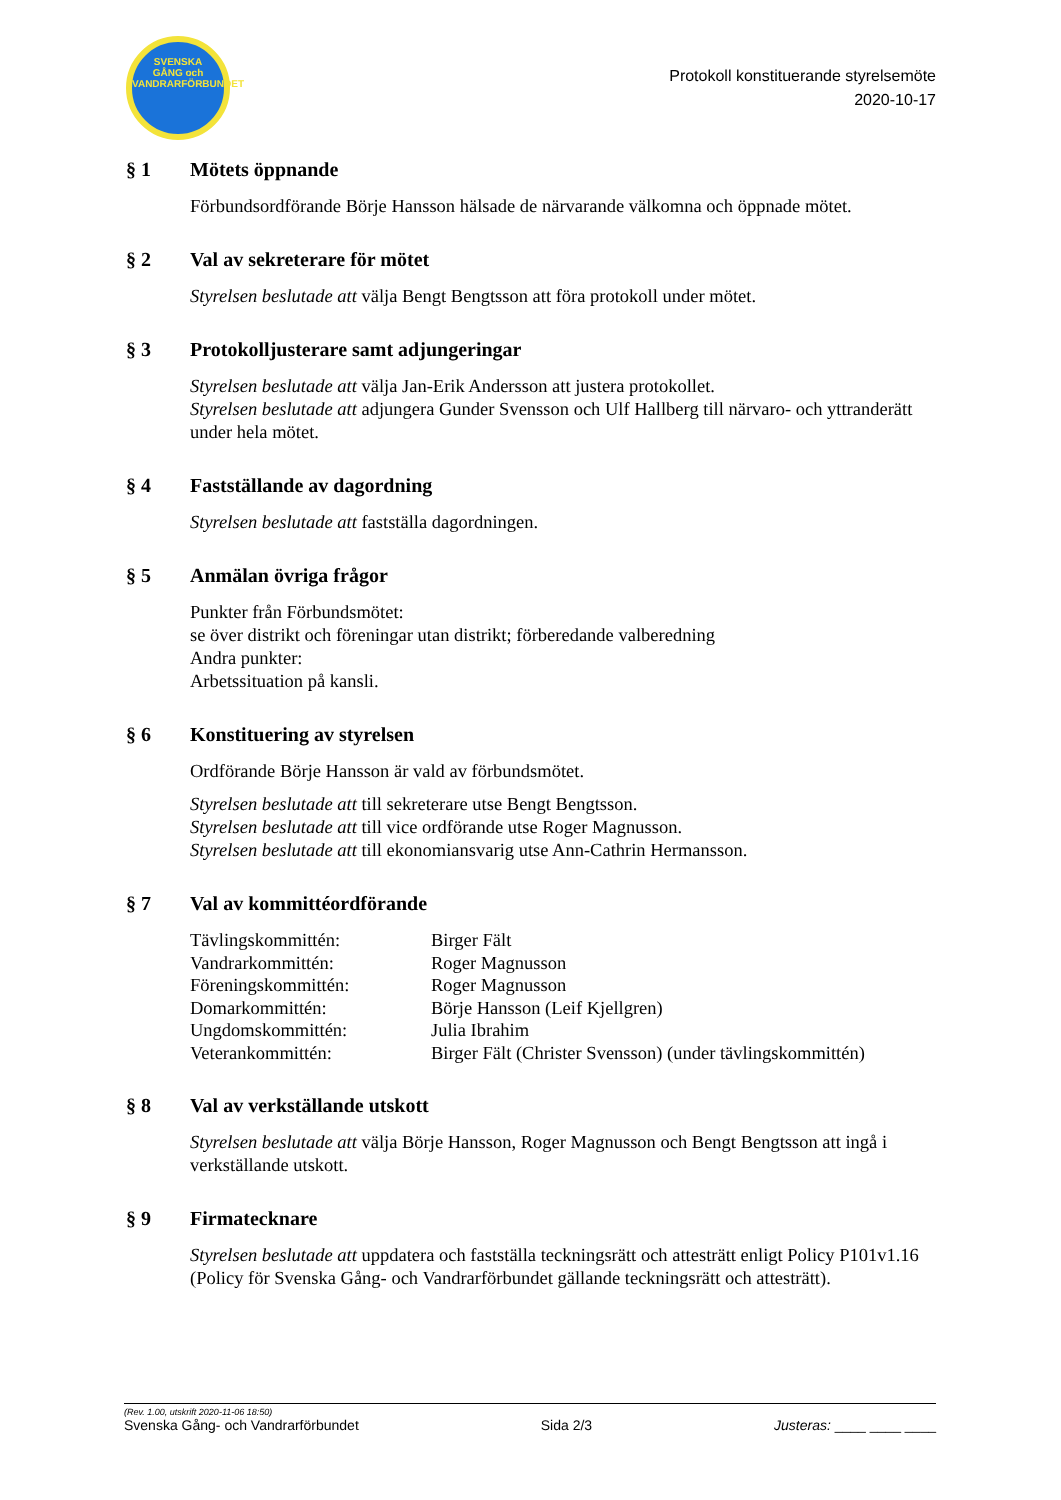SVENSKA
GÅNG och VANDRARFÖRBUNDET
Protokoll konstituerande styrelsemöte
2020-10-17
§ 1 Mötets öppnande
Förbundsordförande Börje Hansson hälsade de närvarande välkomna och öppnade mötet.
§ 2 Val av sekreterare för mötet
Styrelsen beslutade att välja Bengt Bengtsson att föra protokoll under mötet.
§ 3 Protokolljusterare samt adjungeringar
Styrelsen beslutade att välja Jan-Erik Andersson att justera protokollet.
Styrelsen beslutade att adjungera Gunder Svensson och Ulf Hallberg till närvaro- och yttranderätt under hela mötet.
§ 4 Fastställande av dagordning
Styrelsen beslutade att fastställa dagordningen.
§ 5 Anmälan övriga frågor
Punkter från Förbundsmötet:
se över distrikt och föreningar utan distrikt; förberedande valberedning
Andra punkter:
Arbetssituation på kansli.
§ 6 Konstituering av styrelsen
Ordförande Börje Hansson är vald av förbundsmötet.
Styrelsen beslutade att till sekreterare utse Bengt Bengtsson.
Styrelsen beslutade att till vice ordförande utse Roger Magnusson.
Styrelsen beslutade att till ekonomiansvarig utse Ann-Cathrin Hermansson.
§ 7 Val av kommittéordförande
| Tävlingskommittén: | Birger Fält |
| Vandrarkommittén: | Roger Magnusson |
| Föreningskommittén: | Roger Magnusson |
| Domarkommittén: | Börje Hansson (Leif Kjellgren) |
| Ungdomskommittén: | Julia Ibrahim |
| Veterankommittén: | Birger Fält (Christer Svensson) (under tävlingskommittén) |
§ 8 Val av verkställande utskott
Styrelsen beslutade att välja Börje Hansson, Roger Magnusson och Bengt Bengtsson att ingå i verkställande utskott.
§ 9 Firmatecknare
Styrelsen beslutade att uppdatera och fastställa teckningsrätt och attesträtt enligt Policy P101v1.16 (Policy för Svenska Gång- och Vandrarförbundet gällande teckningsrätt och attesträtt).
(Rev. 1.00, utskrift 2020-11-06 18:50)
Svenska Gång- och Vandrarförbundet Sida 2/3 Justeras: ____ ____ ____